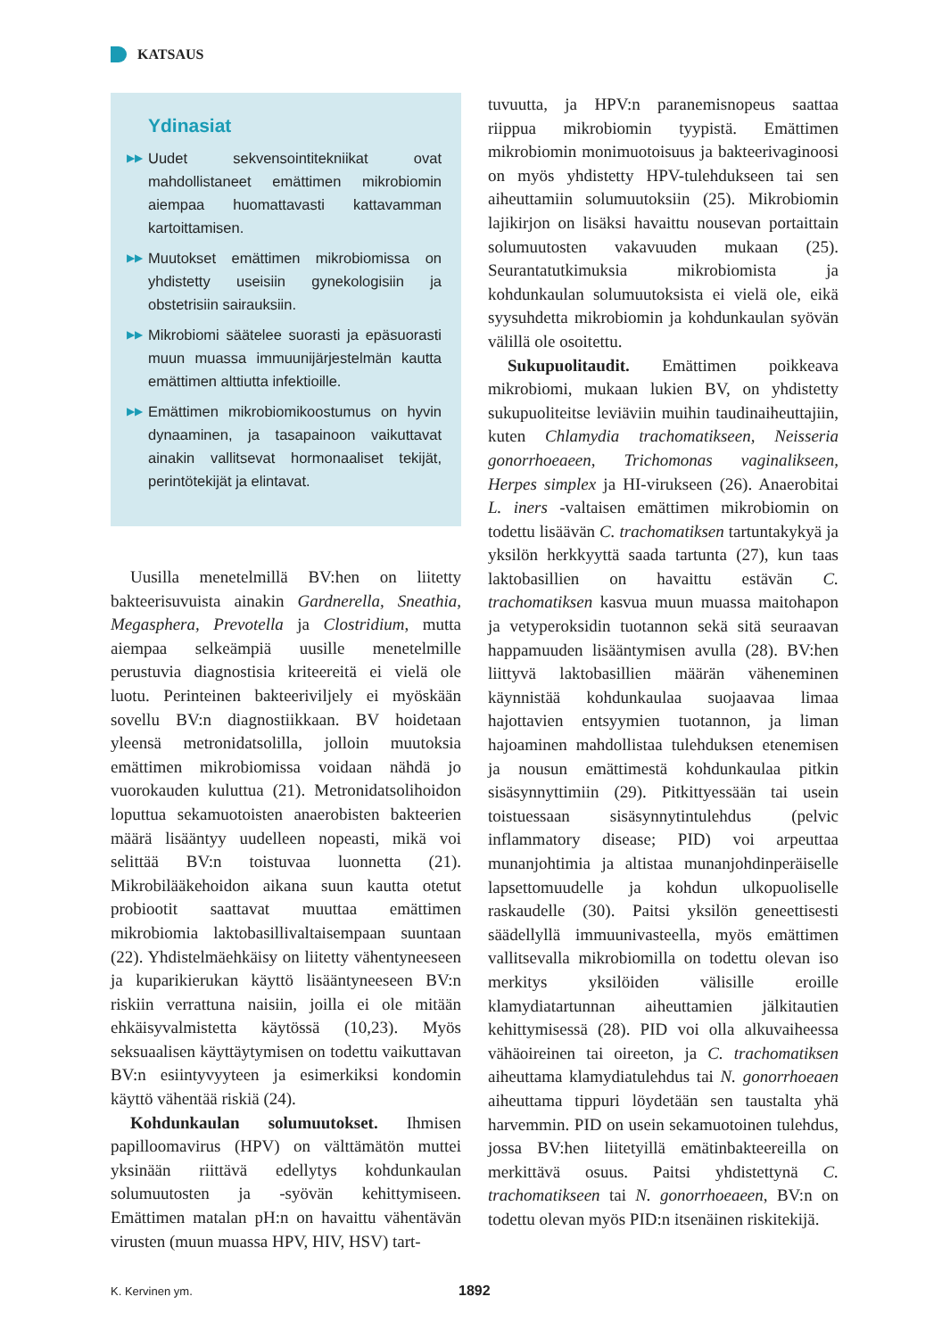KATSAUS
Ydinasiat
▶▶ Uudet sekvensointitekniikat ovat mahdollistaneet emättimen mikrobiomin aiempaa huomattavasti kattavamman kartoittamisen.
▶▶ Muutokset emättimen mikrobiomissa on yhdistetty useisiin gynekologisiin ja obstetrisiin sairauksiin.
▶▶ Mikrobiomi säätelee suorasti ja epäsuorasti muun muassa immuunijärjestelmän kautta emättimen alttiutta infektioille.
▶▶ Emättimen mikrobiomikoostumus on hyvin dynaaminen, ja tasapainoon vaikuttavat ainakin vallitsevat hormonaaliset tekijät, perintötekijät ja elintavat.
Uusilla menetelmillä BV:hen on liitetty bakteerisuvuista ainakin Gardnerella, Sneathia, Megasphera, Prevotella ja Clostridium, mutta aiempaa selkeämpiä uusille menetelmille perustuvia diagnostisia kriteereitä ei vielä ole luotu. Perinteinen bakteeriviljely ei myöskään sovellu BV:n diagnostiikkaan. BV hoidetaan yleensä metronidatsolilla, jolloin muutoksia emättimen mikrobiomissa voidaan nähdä jo vuorokauden kuluttua (21). Metronidatsolihoidon loputtua sekamuotoisten anaerobisten bakteerien määrä lisääntyy uudelleen nopeasti, mikä voi selittää BV:n toistuvaa luonnetta (21). Mikrobilääkehoidon aikana suun kautta otetut probiootit saattavat muuttaa emättimen mikrobiomia laktobasillivaltaisempaan suuntaan (22). Yhdistelmäehkäisy on liitetty vähentyneeseen ja kuparikierukan käyttö lisääntyneeseen BV:n riskiin verrattuna naisiin, joilla ei ole mitään ehkäisyvalmistetta käytössä (10,23). Myös seksuaalisen käyttäytymisen on todettu vaikuttavan BV:n esiintyvyyteen ja esimerkiksi kondomin käyttö vähentää riskiä (24).
Kohdunkaulan solumuutokset. Ihmisen papilloomavirus (HPV) on välttämätön muttei yksinään riittävä edellytys kohdunkaulan solumuutosten ja -syövän kehittymiseen. Emättimen matalan pH:n on havaittu vähentävän virusten (muun muassa HPV, HIV, HSV) tart-
tuvuutta, ja HPV:n paranemisnopeus saattaa riippua mikrobiomin tyypistä. Emättimen mikrobiomin monimuotoisuus ja bakteerivaginoosi on myös yhdistetty HPV-tulehdukseen tai sen aiheuttamiin solumuutoksiin (25). Mikrobiomin lajikirjon on lisäksi havaittu nousevan portaittain solumuutosten vakavuuden mukaan (25). Seurantatutkimuksia mikrobiomista ja kohdunkaulan solumuutoksista ei vielä ole, eikä syysuhdetta mikrobiomin ja kohdunkaulan syövän välillä ole osoitettu.
Sukupuolitaudit. Emättimen poikkeava mikrobiomi, mukaan lukien BV, on yhdistetty sukupuoliteitse leviäviin muihin taudinaiheuttajiin, kuten Chlamydia trachomatikseen, Neisseria gonorrhoeaeen, Trichomonas vaginalikseen, Herpes simplex ja HI-virukseen (26). Anaerobitai L. iners -valtaisen emättimen mikrobiomin on todettu lisäävän C. trachomatiksen tartuntakykyä ja yksilön herkkyyttä saada tartunta (27), kun taas laktobasillien on havaittu estävän C. trachomatiksen kasvua muun muassa maitohapon ja vetyperoksidin tuotannon sekä sitä seuraavan happamuuden lisääntymisen avulla (28). BV:hen liittyvä laktobasillien määrän väheneminen käynnistää kohdunkaulaa suojaavaa limaa hajottavien entsyymien tuotannon, ja liman hajoaminen mahdollistaa tulehduksen etenemisen ja nousun emättimestä kohdunkaulaa pitkin sisäsynnyttimiin (29). Pitkittyessään tai usein toistuessaan sisäsynnytintulehdus (pelvic inflammatory disease; PID) voi arpeuttaa munanjohtimia ja altistaa munanjohdinperäiselle lapsettomuudelle ja kohdun ulkopuoliselle raskaudelle (30). Paitsi yksilön geneettisesti säädellyllä immuunivasteella, myös emättimen vallitsevalla mikrobiomilla on todettu olevan iso merkitys yksilöiden välisille eroille klamydiatartunnan aiheuttamien jälkitautien kehittymisessä (28). PID voi olla alkuvaiheessa vähäoireinen tai oireeton, ja C. trachomatiksen aiheuttama klamydiatulehdus tai N. gonorrhoeaen aiheuttama tippuri löydetään sen taustalta yhä harvemmin. PID on usein sekamuotoinen tulehdus, jossa BV:hen liitetyillä emätinbakteereilla on merkittävä osuus. Paitsi yhdistettynä C. trachomatikseen tai N. gonorrhoeaeen, BV:n on todettu olevan myös PID:n itsenäinen riskitekijä.
K. Kervinen ym. 1892